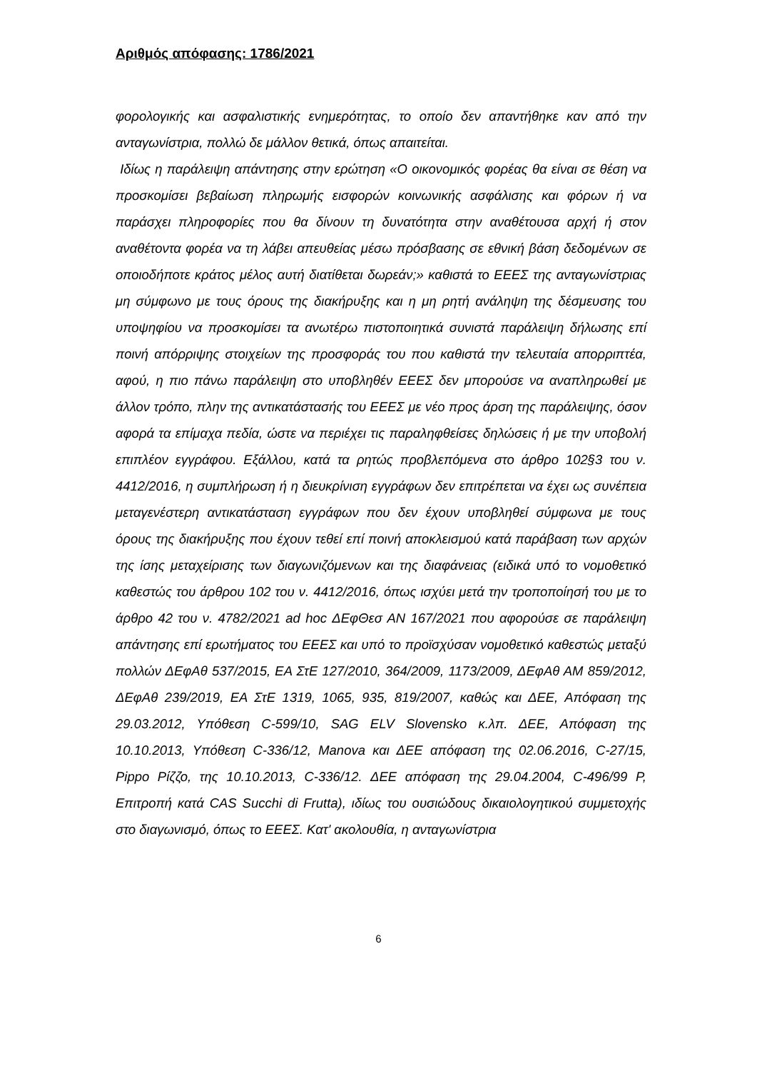Αριθμός απόφασης: 1786/2021
φορολογικής και ασφαλιστικής ενημερότητας, το οποίο δεν απαντήθηκε καν από την ανταγωνίστρια, πολλώ δε μάλλον θετικά, όπως απαιτείται.
Ιδίως η παράλειψη απάντησης στην ερώτηση «Ο οικονομικός φορέας θα είναι σε θέση να προσκομίσει βεβαίωση πληρωμής εισφορών κοινωνικής ασφάλισης και φόρων ή να παράσχει πληροφορίες που θα δίνουν τη δυνατότητα στην αναθέτουσα αρχή ή στον αναθέτοντα φορέα να τη λάβει απευθείας μέσω πρόσβασης σε εθνική βάση δεδομένων σε οποιοδήποτε κράτος μέλος αυτή διατίθεται δωρεάν;» καθιστά το ΕΕΕΣ της ανταγωνίστριας μη σύμφωνο με τους όρους της διακήρυξης και η μη ρητή ανάληψη της δέσμευσης του υποψηφίου να προσκομίσει τα ανωτέρω πιστοποιητικά συνιστά παράλειψη δήλωσης επί ποινή απόρριψης στοιχείων της προσφοράς του που καθιστά την τελευταία απορριπτέα, αφού, η πιο πάνω παράλειψη στο υποβληθέν ΕΕΕΣ δεν μπορούσε να αναπληρωθεί με άλλον τρόπο, πλην της αντικατάστασής του ΕΕΕΣ με νέο προς άρση της παράλειψης, όσον αφορά τα επίμαχα πεδία, ώστε να περιέχει τις παραληφθείσες δηλώσεις ή με την υποβολή επιπλέον εγγράφου. Εξάλλου, κατά τα ρητώς προβλεπόμενα στο άρθρο 102§3 του ν. 4412/2016, η συμπλήρωση ή η διευκρίνιση εγγράφων δεν επιτρέπεται να έχει ως συνέπεια μεταγενέστερη αντικατάσταση εγγράφων που δεν έχουν υποβληθεί σύμφωνα με τους όρους της διακήρυξης που έχουν τεθεί επί ποινή αποκλεισμού κατά παράβαση των αρχών της ίσης μεταχείρισης των διαγωνιζόμενων και της διαφάνειας (ειδικά υπό το νομοθετικό καθεστώς του άρθρου 102 του ν. 4412/2016, όπως ισχύει μετά την τροποποίησή του με το άρθρο 42 του ν. 4782/2021 ad hoc ΔΕφΘεσ ΑΝ 167/2021 που αφορούσε σε παράλειψη απάντησης επί ερωτήματος του ΕΕΕΣ και υπό το προϊσχύσαν νομοθετικό καθεστώς μεταξύ πολλών ΔΕφΑθ 537/2015, ΕΑ ΣτΕ 127/2010, 364/2009, 1173/2009, ΔΕφΑθ ΑΜ 859/2012, ΔΕφΑθ 239/2019, ΕΑ ΣτΕ 1319, 1065, 935, 819/2007, καθώς και ΔΕΕ, Απόφαση της 29.03.2012, Υπόθεση C-599/10, SAG ELV Slovensko κ.λπ. ΔΕΕ, Απόφαση της 10.10.2013, Υπόθεση C-336/12, Manova και ΔΕΕ απόφαση της 02.06.2016, C-27/15, Pippo Ρίζζο, της 10.10.2013, C-336/12. ΔΕΕ απόφαση της 29.04.2004, C-496/99 Ρ, Επιτροπή κατά CAS Succhi di Frutta), ιδίως του ουσιώδους δικαιολογητικού συμμετοχής στο διαγωνισμό, όπως το ΕΕΕΣ. Κατ' ακολουθία, η ανταγωνίστρια
6